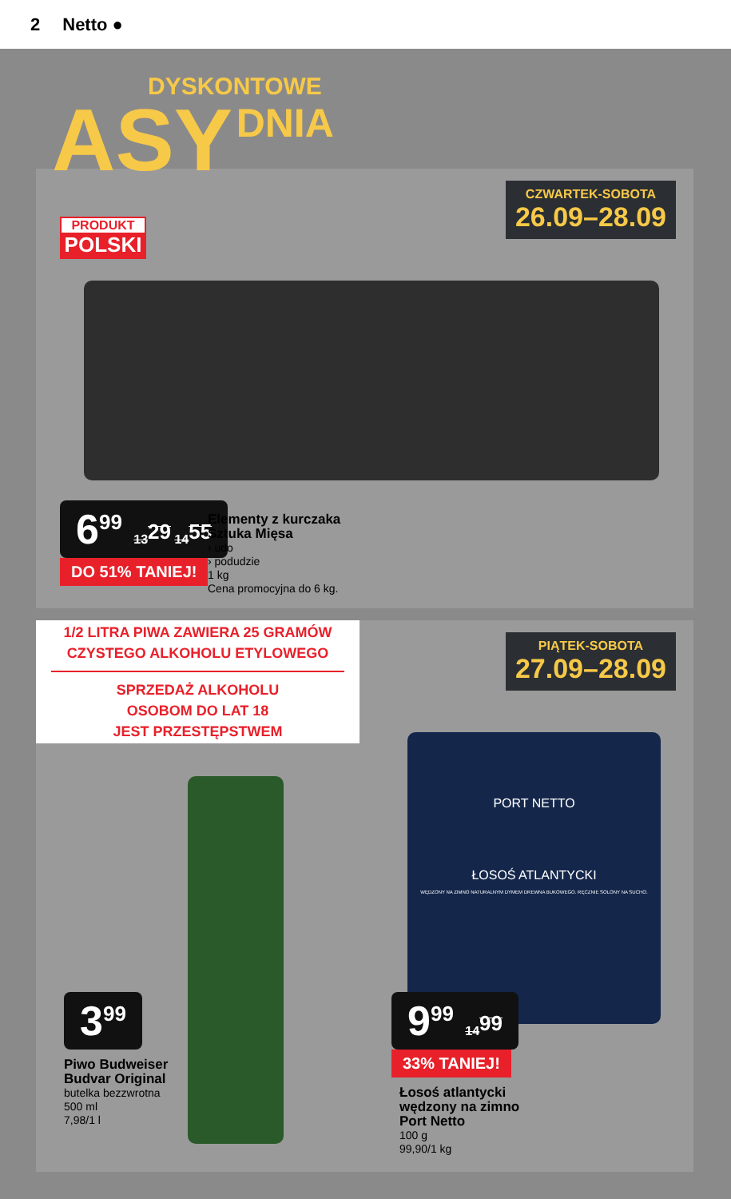2 Netto ●
CZWARTEK-SOBOTA
26.09–28.09
PRODUKT
POLSKI
6<sup>99</sup> 13<sup>29</sup> 14<sup>55</sup>
DO 51% TANIEJ!
Elementy z kurczaka
Sztuka Mięsa
› udo
› podudzie
1 kg
Cena promocyjna do 6 kg.
1/2 LITRA PIWA ZAWIERA 25 GRAMÓW
CZYSTEGO ALKOHOLU ETYLOWEGO
SPRZEDAŻ ALKOHOLU
OSOBOM DO LAT 18
JEST PRZESTĘPSTWEM
PIĄTEK-SOBOTA
27.09–28.09
​
PORT NETTO
ŁOSOŚ ATLANTYCKI
WĘDZONY NA ZIMNO NATURALNYM DYMEM DREWNA BUKOWEGO. RĘCZNIE SOLONY NA SUCHO.
3<sup>99</sup>
Piwo Budweiser
Budvar Original
butelka bezzwrotna
500 ml
7,98/1 l
9<sup>99</sup> 14<sup>99</sup>
33% TANIEJ!
Łosoś atlantycki
wędzony na zimno
Port Netto
100 g
99,90/1 kg
DYSKONTOWE
ASY
DNIA